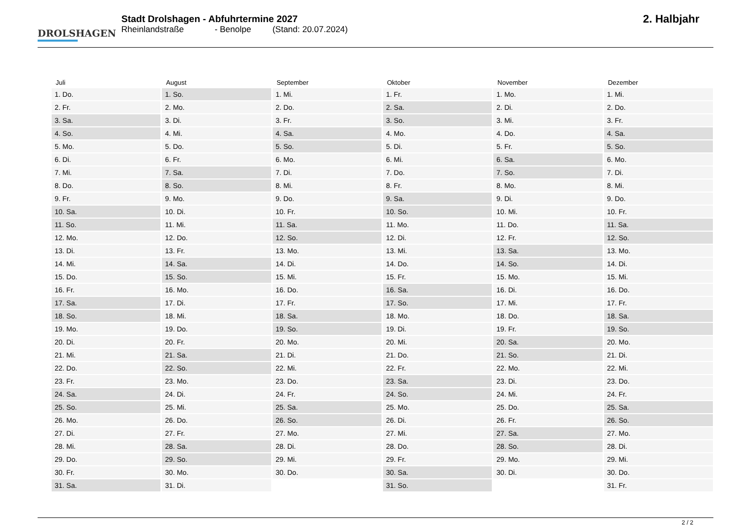DROLSHAGEN
Stadt Drolshagen - Abfuhrtermine 2027
Rheinlandstraße - Benolpe (Stand: 20.07.2024)
2. Halbjahr
| Juli | August | September | Oktober | November | Dezember |
| --- | --- | --- | --- | --- | --- |
| 1. Do. | 1. So. | 1. Mi. | 1. Fr. | 1. Mo. | 1. Mi. |
| 2. Fr. | 2. Mo. | 2. Do. | 2. Sa. | 2. Di. | 2. Do. |
| 3. Sa. | 3. Di. | 3. Fr. | 3. So. | 3. Mi. | 3. Fr. |
| 4. So. | 4. Mi. | 4. Sa. | 4. Mo. | 4. Do. | 4. Sa. |
| 5. Mo. | 5. Do. | 5. So. | 5. Di. | 5. Fr. | 5. So. |
| 6. Di. | 6. Fr. | 6. Mo. | 6. Mi. | 6. Sa. | 6. Mo. |
| 7. Mi. | 7. Sa. | 7. Di. | 7. Do. | 7. So. | 7. Di. |
| 8. Do. | 8. So. | 8. Mi. | 8. Fr. | 8. Mo. | 8. Mi. |
| 9. Fr. | 9. Mo. | 9. Do. | 9. Sa. | 9. Di. | 9. Do. |
| 10. Sa. | 10. Di. | 10. Fr. | 10. So. | 10. Mi. | 10. Fr. |
| 11. So. | 11. Mi. | 11. Sa. | 11. Mo. | 11. Do. | 11. Sa. |
| 12. Mo. | 12. Do. | 12. So. | 12. Di. | 12. Fr. | 12. So. |
| 13. Di. | 13. Fr. | 13. Mo. | 13. Mi. | 13. Sa. | 13. Mo. |
| 14. Mi. | 14. Sa. | 14. Di. | 14. Do. | 14. So. | 14. Di. |
| 15. Do. | 15. So. | 15. Mi. | 15. Fr. | 15. Mo. | 15. Mi. |
| 16. Fr. | 16. Mo. | 16. Do. | 16. Sa. | 16. Di. | 16. Do. |
| 17. Sa. | 17. Di. | 17. Fr. | 17. So. | 17. Mi. | 17. Fr. |
| 18. So. | 18. Mi. | 18. Sa. | 18. Mo. | 18. Do. | 18. Sa. |
| 19. Mo. | 19. Do. | 19. So. | 19. Di. | 19. Fr. | 19. So. |
| 20. Di. | 20. Fr. | 20. Mo. | 20. Mi. | 20. Sa. | 20. Mo. |
| 21. Mi. | 21. Sa. | 21. Di. | 21. Do. | 21. So. | 21. Di. |
| 22. Do. | 22. So. | 22. Mi. | 22. Fr. | 22. Mo. | 22. Mi. |
| 23. Fr. | 23. Mo. | 23. Do. | 23. Sa. | 23. Di. | 23. Do. |
| 24. Sa. | 24. Di. | 24. Fr. | 24. So. | 24. Mi. | 24. Fr. |
| 25. So. | 25. Mi. | 25. Sa. | 25. Mo. | 25. Do. | 25. Sa. |
| 26. Mo. | 26. Do. | 26. So. | 26. Di. | 26. Fr. | 26. So. |
| 27. Di. | 27. Fr. | 27. Mo. | 27. Mi. | 27. Sa. | 27. Mo. |
| 28. Mi. | 28. Sa. | 28. Di. | 28. Do. | 28. So. | 28. Di. |
| 29. Do. | 29. So. | 29. Mi. | 29. Fr. | 29. Mo. | 29. Mi. |
| 30. Fr. | 30. Mo. | 30. Do. | 30. Sa. | 30. Di. | 30. Do. |
| 31. Sa. | 31. Di. | | 31. So. | | 31. Fr. |
2 / 2